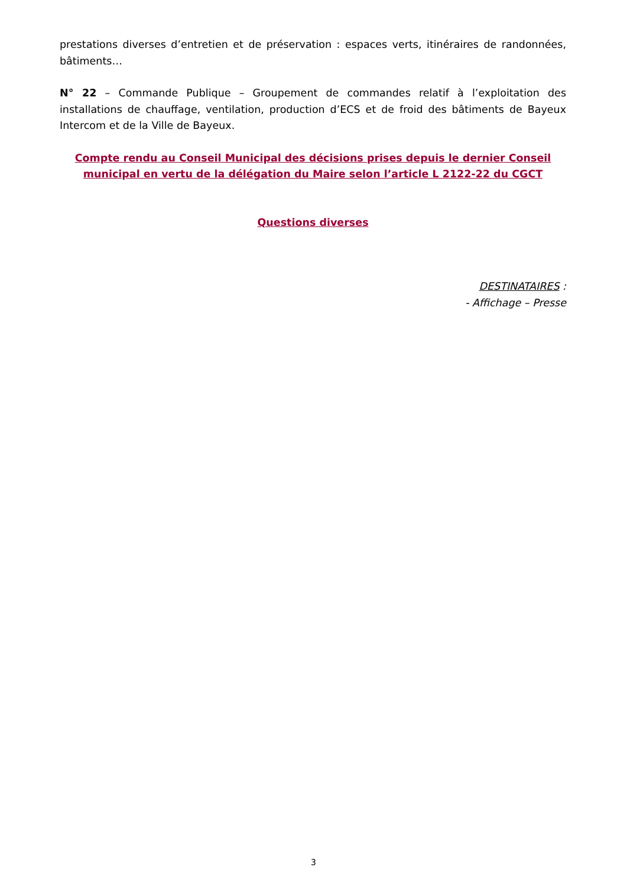prestations diverses d’entretien et de préservation : espaces verts, itinéraires de randonnées, bâtiments…
N° 22 – Commande Publique – Groupement de commandes relatif à l’exploitation des installations de chauffage, ventilation, production d’ECS et de froid des bâtiments de Bayeux Intercom et de la Ville de Bayeux.
Compte rendu au Conseil Municipal des décisions prises depuis le dernier Conseil municipal en vertu de la délégation du Maire selon l’article L 2122-22 du CGCT
Questions diverses
DESTINATAIRES :
- Affichage – Presse
3